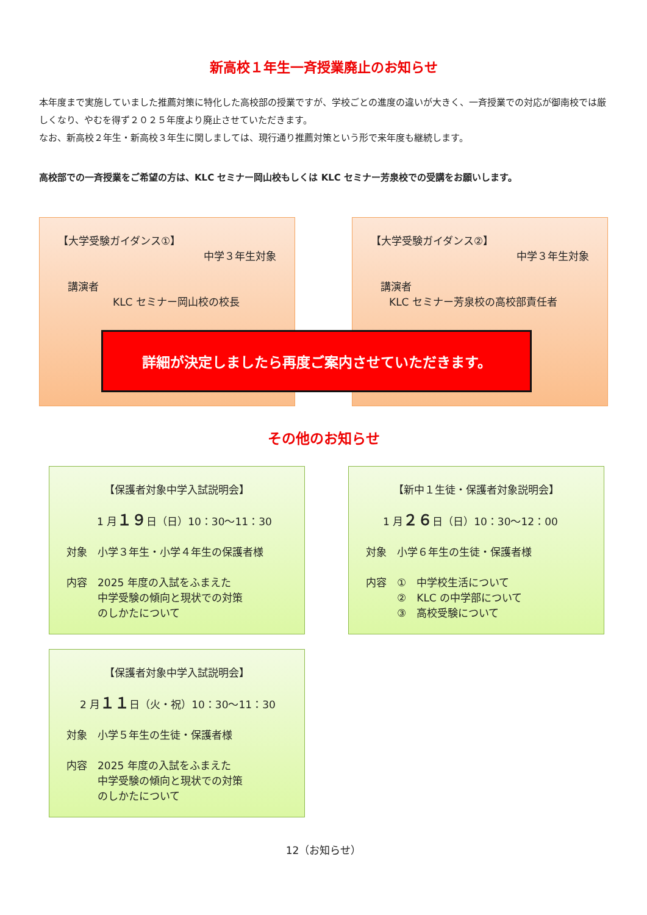新高校１年生一斉授業廃止のお知らせ
本年度まで実施していました推薦対策に特化した高校部の授業ですが、学校ごとの進度の違いが大きく、一斉授業での対応が御南校では厳しくなり、やむを得ず２０２５年度より廃止させていただきます。
なお、新高校２年生・新高校３年生に関しましては、現行通り推薦対策という形で来年度も継続します。
高校部での一斉授業をご希望の方は、KLC セミナー岡山校もしくは KLC セミナー芳泉校での受講をお願いします。
【大学受験ガイダンス①】
中学３年生対象
講演者
KLC セミナー岡山校の校長
【大学受験ガイダンス②】
中学３年生対象
講演者
KLC セミナー芳泉校の高校部責任者
詳細が決定しましたら再度ご案内させていただきます。
その他のお知らせ
【保護者対象中学入試説明会】
1 月１９日（日）10：30～11：30
対象　小学３年生・小学４年生の保護者様
内容　2025 年度の入試をふまえた
　　　中学受験の傾向と現状での対策
　　　のしかたについて
【新中１生徒・保護者対象説明会】
1 月２６日（日）10：30～12：00
対象　小学６年生の生徒・保護者様
内容　①　中学校生活について
　　　②　KLC の中学部について
　　　③　高校受験について
【保護者対象中学入試説明会】
2 月１１日（火・祝）10：30～11：30
対象　小学５年生の生徒・保護者様
内容　2025 年度の入試をふまえた
　　　中学受験の傾向と現状での対策
　　　のしかたについて
12（お知らせ）